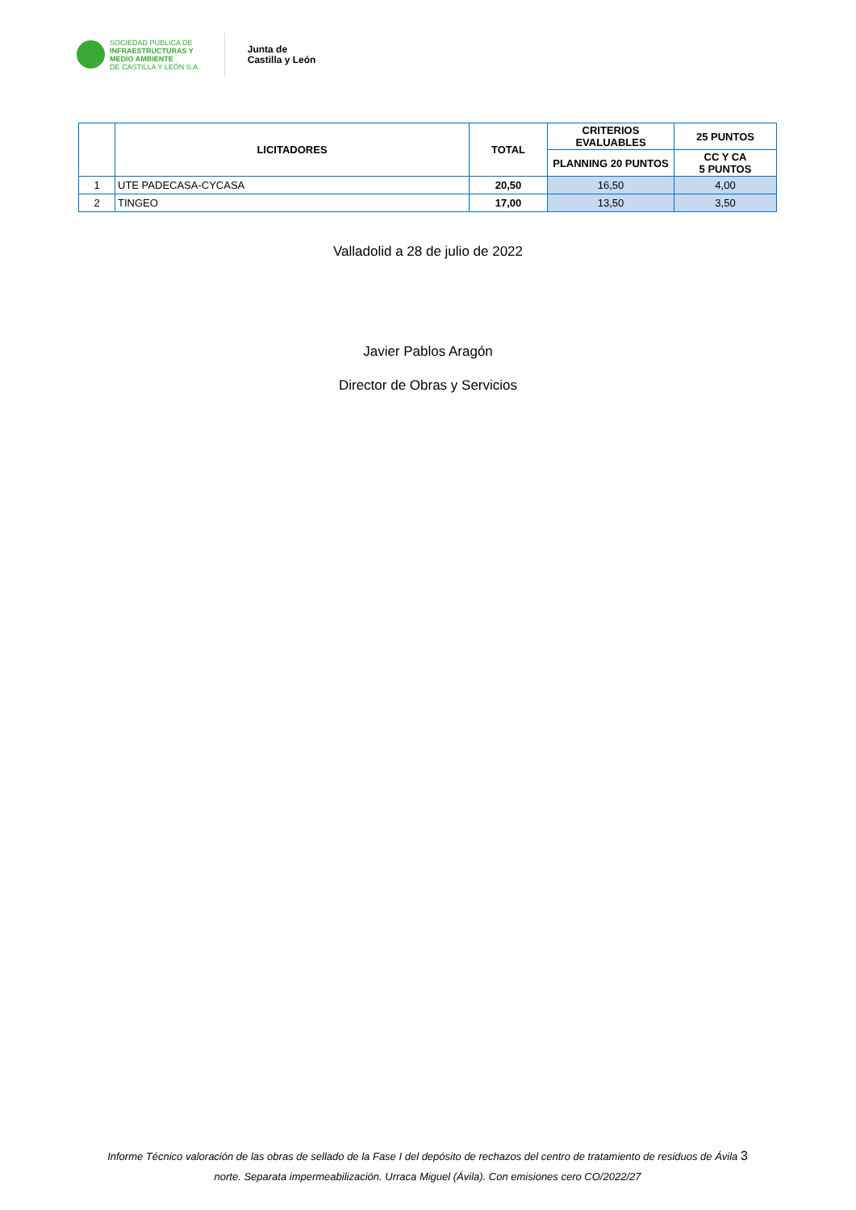SOCIEDAD PÚBLICA DE
INFRAESTRUCTURAS Y
MEDIO AMBIENTE
DE CASTILLA Y LEÓN S.A.
Junta de
Castilla y León
| | LICITADORES | TOTAL | CRITERIOS EVALUABLES | 25 PUNTOS |
| --- | --- | --- | --- | --- |
| | | | PLANNING 20 PUNTOS | CC Y CA 5 PUNTOS |
| 1 | UTE PADECASA-CYCASA | 20,50 | 16,50 | 4,00 |
| 2 | TINGEO | 17,00 | 13,50 | 3,50 |
Valladolid a 28 de julio de 2022
Javier Pablos Aragón
Director de Obras y Servicios
Informe Técnico valoración de las obras de sellado de la Fase I del depósito de rechazos del centro de tratamiento de residuos de Ávila 3
norte. Separata impermeabilización. Urraca Miguel (Ávila). Con emisiones cero CO/2022/27